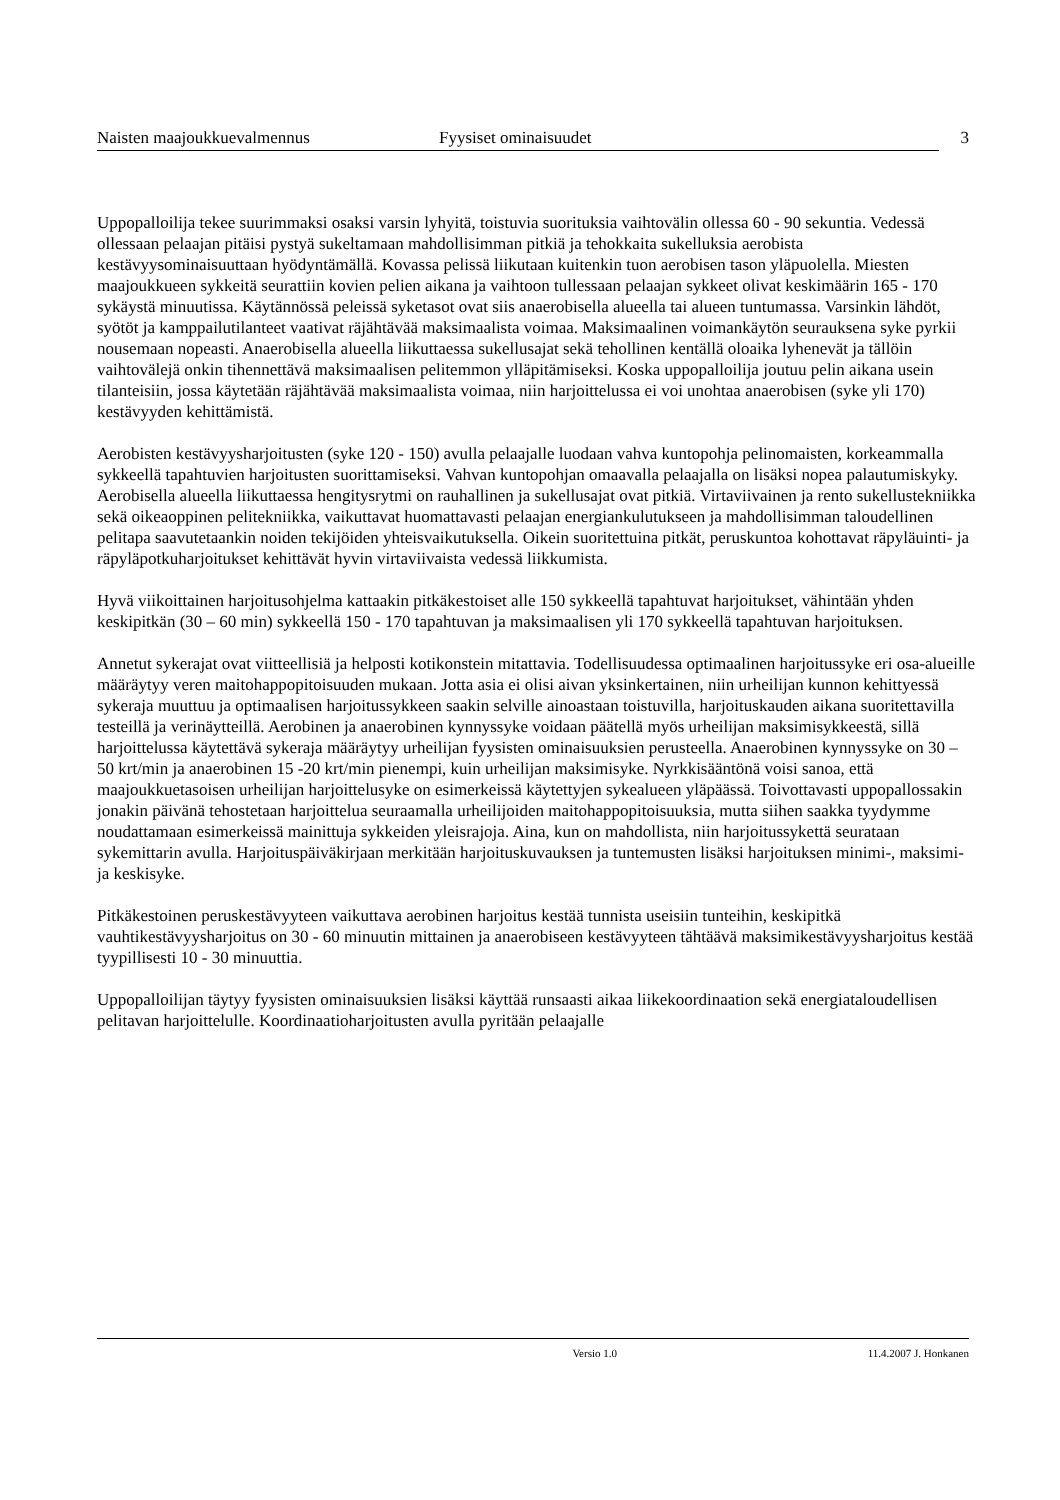Naisten maajoukkuevalmennus Fyysiset ominaisuudet 3
Uppopalloilija tekee suurimmaksi osaksi varsin lyhyitä, toistuvia suorituksia vaihtovälin ollessa 60 - 90 sekuntia. Vedessä ollessaan pelaajan pitäisi pystyä sukeltamaan mahdollisimman pitkiä ja tehokkaita sukelluksia aerobista kestävyysominaisuuttaan hyödyntämällä. Kovassa pelissä liikutaan kuitenkin tuon aerobisen tason yläpuolella. Miesten maajoukkueen sykkeitä seurattiin kovien pelien aikana ja vaihtoon tullessaan pelaajan sykkeet olivat keskimäärin 165 - 170 sykäystä minuutissa. Käytännössä peleissä syketasot ovat siis anaerobisella alueella tai alueen tuntumassa. Varsinkin lähdöt, syötöt ja kamppailutilanteet vaativat räjähtävää maksimaalista voimaa. Maksimaalinen voimankäytön seurauksena syke pyrkii nousemaan nopeasti. Anaerobisella alueella liikuttaessa sukellusajat sekä tehollinen kentällä oloaika lyhenevät ja tällöin vaihtovälejä onkin tihennettävä maksimaalisen pelitemmon ylläpitämiseksi. Koska uppopalloilija joutuu pelin aikana usein tilanteisiin, jossa käytetään räjähtävää maksimaalista voimaa, niin harjoittelussa ei voi unohtaa anaerobisen (syke yli 170) kestävyyden kehittämistä.
Aerobisten kestävyysharjoitusten (syke 120 - 150) avulla pelaajalle luodaan vahva kuntopohja pelinomaisten, korkeammalla sykkeellä tapahtuvien harjoitusten suorittamiseksi. Vahvan kuntopohjan omaavalla pelaajalla on lisäksi nopea palautumiskyky. Aerobisella alueella liikuttaessa hengitysrytmi on rauhallinen ja sukellusajat ovat pitkiä. Virtaviivainen ja rento sukellustekniikka sekä oikeaoppinen pelitekniikka, vaikuttavat huomattavasti pelaajan energiankulutukseen ja mahdollisimman taloudellinen pelitapa saavutetaankin noiden tekijöiden yhteisvaikutuksella. Oikein suoritettuina pitkät, peruskuntoa kohottavat räpyläuinti- ja räpyläpotkuharjoitukset kehittävät hyvin virtaviivaista vedessä liikkumista.
Hyvä viikoittainen harjoitusohjelma kattaakin pitkäkestoiset alle 150 sykkeellä tapahtuvat harjoitukset, vähintään yhden keskipitkän (30 – 60 min) sykkeellä 150 - 170 tapahtuvan ja maksimaalisen yli 170 sykkeellä tapahtuvan harjoituksen.
Annetut sykerajat ovat viitteellisiä ja helposti kotikonstein mitattavia. Todellisuudessa optimaalinen harjoitussyke eri osa-alueille määräytyy veren maitohappopitoisuuden mukaan. Jotta asia ei olisi aivan yksinkertainen, niin urheilijan kunnon kehittyessä sykeraja muuttuu ja optimaalisen harjoitussykkeen saakin selville ainoastaan toistuvilla, harjoituskauden aikana suoritettavilla testeillä ja verinäytteillä. Aerobinen ja anaerobinen kynnyssyke voidaan päätellä myös urheilijan maksimisykkeestä, sillä harjoittelussa käytettävä sykeraja määräytyy urheilijan fyysisten ominaisuuksien perusteella. Anaerobinen kynnyssyke on 30 – 50 krt/min ja anaerobinen 15 -20 krt/min pienempi, kuin urheilijan maksimisyke. Nyrkkisääntönä voisi sanoa, että maajoukkuetasoisen urheilijan harjoittelusyke on esimerkeissä käytettyjen sykealueen yläpäässä. Toivottavasti uppopallossakin jonakin päivänä tehostetaan harjoittelua seuraamalla urheilijoiden maitohappopitoisuuksia, mutta siihen saakka tyydymme noudattamaan esimerkeissä mainittuja sykkeiden yleisrajoja. Aina, kun on mahdollista, niin harjoitussykettä seurataan sykemittarin avulla. Harjoituspäiväkirjaan merkitään harjoituskuvauksen ja tuntemusten lisäksi harjoituksen minimi-, maksimi- ja keskisyke.
Pitkäkestoinen peruskestävyyteen vaikuttava aerobinen harjoitus kestää tunnista useisiin tunteihin, keskipitkä vauhtikestävyysharjoitus on 30 - 60 minuutin mittainen ja anaerobiseen kestävyyteen tähtäävä maksimikestävyysharjoitus kestää tyypillisesti 10 - 30 minuuttia.
Uppopalloilijan täytyy fyysisten ominaisuuksien lisäksi käyttää runsaasti aikaa liikekoordinaation sekä energiataloudellisen pelitavan harjoittelulle. Koordinaatioharjoitusten avulla pyritään pelaajalle
Versio 1.0 11.4.2007 J. Honkanen